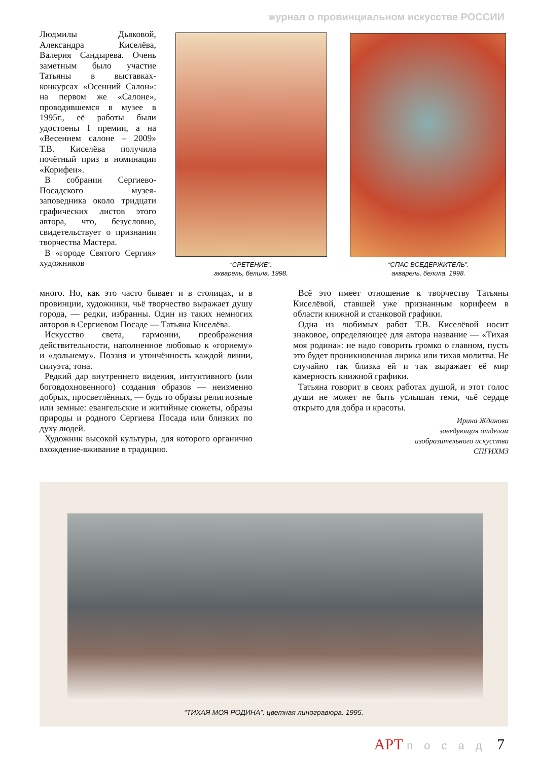журнал о провинциальном искусстве РОССИИ
Людмилы Дьяковой, Александра Киселёва, Валерия Сандырева. Очень заметным было участие Татьяны в выставках-конкурсах «Осенний Салон»: на первом же «Салоне», проводившемся в музее в 1995г., её работы были удостоены I премии, а на «Весеннем салоне – 2009» Т.В. Киселёва получила почётный приз в номинации «Корифеи».
В собрании Сергиево-Посадского музея-заповедника около тридцати графических листов этого автора, что, безусловно, свидетельствует о признании творчества Мастера.
В «городе Святого Сергия» художников
“СРЕТЕНИЕ”.
акварель, белила. 1998.
“СПАС ВСЕДЕРЖИТЕЛЬ”.
акварель, белила. 1998.
много. Но, как это часто бывает и в столицах, и в провинции, художники, чьё творчество выражает душу города, — редки, избранны. Один из таких немногих авторов в Сергиевом Посаде — Татьяна Киселёва.
Искусство света, гармонии, преображения действительности, наполненное любовью к «горнему» и «дольнему». Поэзия и утончённость каждой линии, силуэта, тона.
Редкий дар внутреннего видения, интуитивного (или боговдохновенного) создания образов — неизменно добрых, просветлённых, — будь то образы религиозные или земные: евангельские и житийные сюжеты, образы природы и родного Сергиева Посада или близких по духу людей.
Художник высокой культуры, для которого органично вхождение-вживание в традицию.
Всё это имеет отношение к творчеству Татьяны Киселёвой, ставшей уже признанным корифеем в области книжной и станковой графики.
Одна из любимых работ Т.В. Киселёвой носит знаковое, определяющее для автора название — «Тихая моя родина»: не надо говорить громко о главном, пусть это будет проникновенная лирика или тихая молитва. Не случайно так близка ей и так выражает её мир камерность книжной графики.
Татьяна говорит в своих работах душой, и этот голос души не может не быть услышан теми, чьё сердце открыто для добра и красоты.
Ирина Жданова
заведующая отделом
изобразительного искусства
СПГИХМЗ
“ТИХАЯ МОЯ РОДИНА”. цветная линогравюра. 1995.
АРТ посад 7